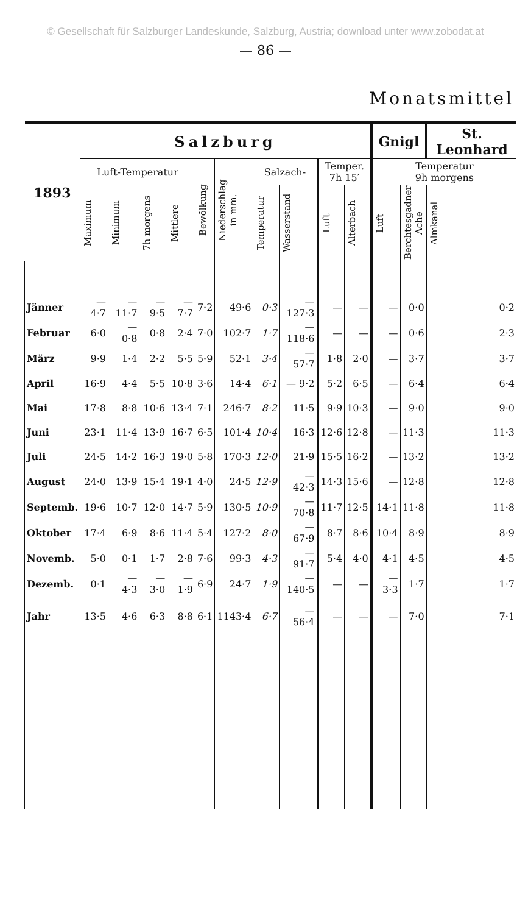© Gesellschaft für Salzburger Landeskunde, Salzburg, Austria; download unter www.zobodat.at
— 86 —
Monatsmittel
| 1893 | Salzburg | | | | | | | | | | Gnigl | | St. Leonhard |
| --- | --- | --- | --- | --- | --- | --- | --- | --- | --- | --- | --- | --- | --- |
| | Luft-Temperatur | | | | Bewölkung | Niederschlag in mm. | Salzach- | | Temper. 7h 15′ | | Temperatur 9h morgens | | |
| | Maximum | Minimum | 7h morgens | Mittlere | | | Temperatur | Wasserstand | Luft | Alterbach | Luft | Berchtesgadner Ache | Almkanal |
| Jänner | —4·7 | —11·7 | —9·5 | —7·7 | 7·2 | 49·6 | 0·3 | —127·3 | — | — | — | 0·0 | 0·2 |
| Februar | 6·0 | — 0·8 | 0·8 | 2·4 | 7·0 | 102·7 | 1·7 | —118·6 | — | — | — | 0·6 | 2·3 |
| März | 9·9 | 1·4 | 2·2 | 5·5 | 5·9 | 52·1 | 3·4 | — 57·7 | 1·8 | 2·0 | — | 3·7 | 3·7 |
| April | 16·9 | 4·4 | 5·5 | 10·8 | 3·6 | 14·4 | 6·1 | — 9·2 | 5·2 | 6·5 | — | 6·4 | 6·4 |
| Mai | 17·8 | 8·8 | 10·6 | 13·4 | 7·1 | 246·7 | 8·2 | 11·5 | 9·9 | 10·3 | — | 9·0 | 9·0 |
| Juni | 23·1 | 11·4 | 13·9 | 16·7 | 6·5 | 101·4 | 10·4 | 16·3 | 12·6 | 12·8 | — | 11·3 | 11·3 |
| Juli | 24·5 | 14·2 | 16·3 | 19·0 | 5·8 | 170·3 | 12·0 | 21·9 | 15·5 | 16·2 | — | 13·2 | 13·2 |
| August | 24·0 | 13·9 | 15·4 | 19·1 | 4·0 | 24·5 | 12·9 | — 42·3 | 14·3 | 15·6 | — | 12·8 | 12·8 |
| Septemb. | 19·6 | 10·7 | 12·0 | 14·7 | 5·9 | 130·5 | 10·9 | — 70·8 | 11·7 | 12·5 | 14·1 | 11·8 | 11·8 |
| Oktober | 17·4 | 6·9 | 8·6 | 11·4 | 5·4 | 127·2 | 8·0 | — 67·9 | 8·7 | 8·6 | 10·4 | 8·9 | 8·9 |
| Novemb. | 5·0 | 0·1 | 1·7 | 2·8 | 7·6 | 99·3 | 4·3 | — 91·7 | 5·4 | 4·0 | 4·1 | 4·5 | 4·5 |
| Dezemb. | 0·1 | — 4·3 | —3·0 | —1·9 | 6·9 | 24·7 | 1·9 | —140·5 | — | — | —3·3 | 1·7 | 1·7 |
| Jahr | 13·5 | 4·6 | 6·3 | 8·8 | 6·1 | 1143·4 | 6·7 | — 56·4 | — | — | — | 7·0 | 7·1 |